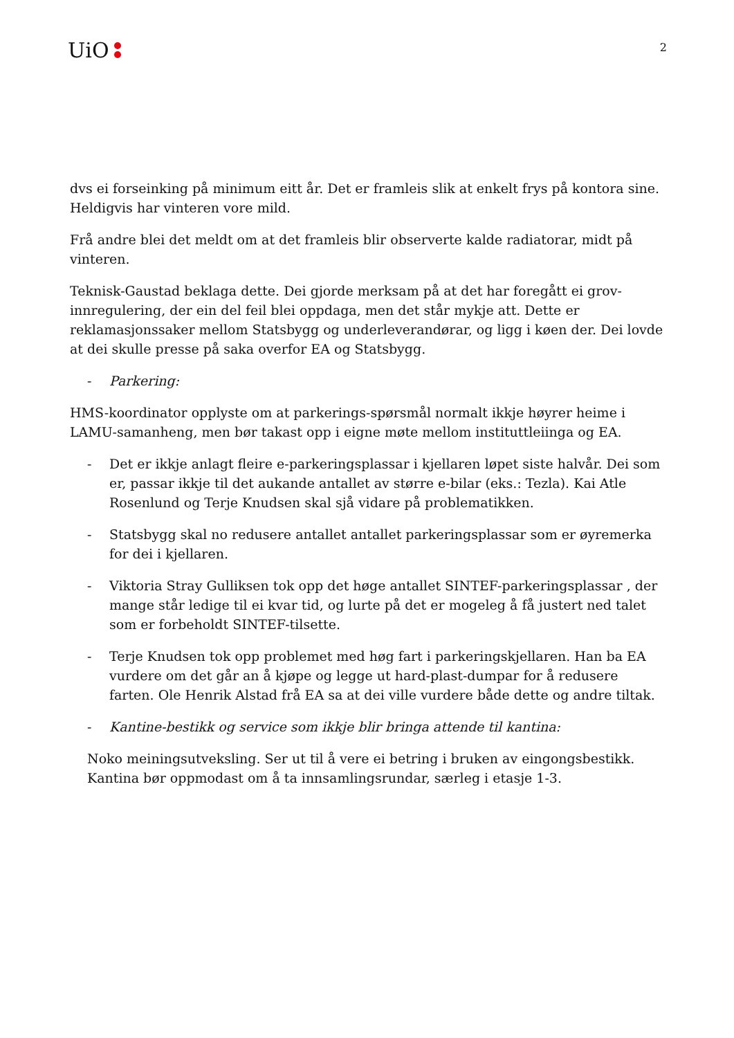UiO
2
dvs ei forseinking på minimum eitt år. Det er framleis slik at enkelt frys på kontora sine. Heldigvis har vinteren vore mild.
Frå andre blei det meldt om at det framleis blir observerte kalde radiatorar, midt på vinteren.
Teknisk-Gaustad beklaga dette. Dei gjorde merksam på at det har foregått ei grov-innregulering, der ein del feil blei oppdaga, men det står mykje att. Dette er reklamasjonssaker mellom Statsbygg og underleverandørar, og ligg i køen der. Dei lovde at dei skulle presse på saka overfor EA og Statsbygg.
- Parkering:
HMS-koordinator opplyste om at parkerings-spørsmål normalt ikkje høyrer heime i LAMU-samanheng, men bør takast opp i eigne møte mellom instituttleiinga og EA.
- Det er ikkje anlagt fleire e-parkeringsplassar i kjellaren løpet siste halvår. Dei som er, passar ikkje til det aukande antallet av større e-bilar (eks.: Tezla). Kai Atle Rosenlund og Terje Knudsen skal sjå vidare på problematikken.
- Statsbygg skal no redusere antallet antallet parkeringsplassar som er øyremerka for dei i kjellaren.
- Viktoria Stray Gulliksen tok opp det høge antallet SINTEF-parkeringsplassar , der mange står ledige til ei kvar tid, og lurte på det er mogeleg å få justert ned talet som er forbeholdt SINTEF-tilsette.
- Terje Knudsen tok opp problemet med høg fart i parkeringskjellaren. Han ba EA vurdere om det går an å kjøpe og legge ut hard-plast-dumpar for å redusere farten. Ole Henrik Alstad frå EA sa at dei ville vurdere både dette og andre tiltak.
- Kantine-bestikk og service som ikkje blir bringa attende til kantina:
Noko meiningsutveksling. Ser ut til å vere ei betring i bruken av eingongsbestikk. Kantina bør oppmodast om å ta innsamlingsrundar, særleg i etasje 1-3.